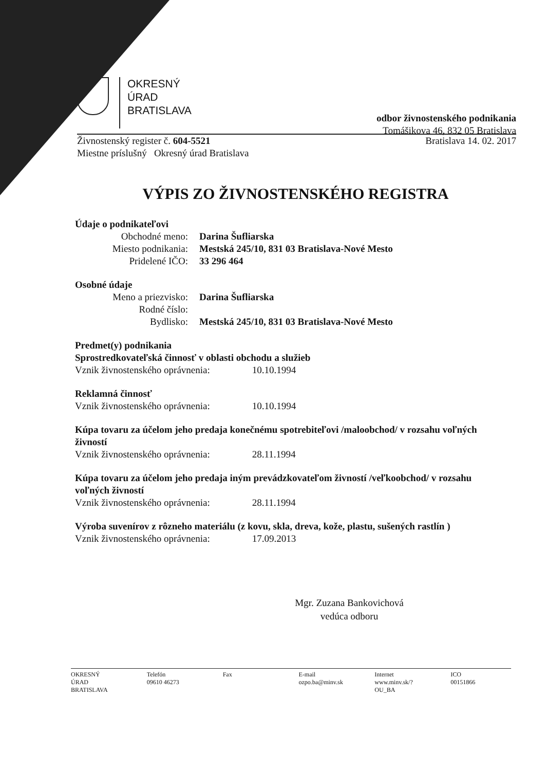OKRESNÝ
ÚRAD
BRATISLAVA
odbor živnostenského podnikania
Tomášikova 46, 832 05 Bratislava
Živnostenský register č. 604-5521
Miestne príslušný Okresný úrad Bratislava
Bratislava 14. 02. 2017
VÝPIS ZO ŽIVNOSTENSKÉHO REGISTRA
Údaje o podnikateľovi
Obchodné meno: Darina Šufliarska
Miesto podnikania: Mestská 245/10, 831 03 Bratislava-Nové Mesto
Pridelené IČO: 33 296 464
Osobné údaje
Meno a priezvisko: Darina Šufliarska
Rodné číslo:
Bydlisko: Mestská 245/10, 831 03 Bratislava-Nové Mesto
Predmet(y) podnikania
Sprostredkovateľská činnosť v oblasti obchodu a služieb
Vznik živnostenského oprávnenia: 10.10.1994
Reklamná činnosť
Vznik živnostenského oprávnenia: 10.10.1994
Kúpa tovaru za účelom jeho predaja konečnému spotrebiteľovi /maloobchod/ v rozsahu voľných živností
Vznik živnostenského oprávnenia: 28.11.1994
Kúpa tovaru za účelom jeho predaja iným prevádzkovateľom živností /veľkoobchod/ v rozsahu voľných živností
Vznik živnostenského oprávnenia: 28.11.1994
Výroba suvenírov z rôzneho materiálu (z kovu, skla, dreva, kože, plastu, sušených rastlín )
Vznik živnostenského oprávnenia: 17.09.2013
Mgr. Zuzana Bankovichová
vedúca odboru
OKRESNÝ
ÚRAD
BRATISLAVA
Telefón
09610 46273
Fax E-mail
ozpo.ba@minv.sk
Internet
www.minv.sk/?
OU_BA
ICO
00151866